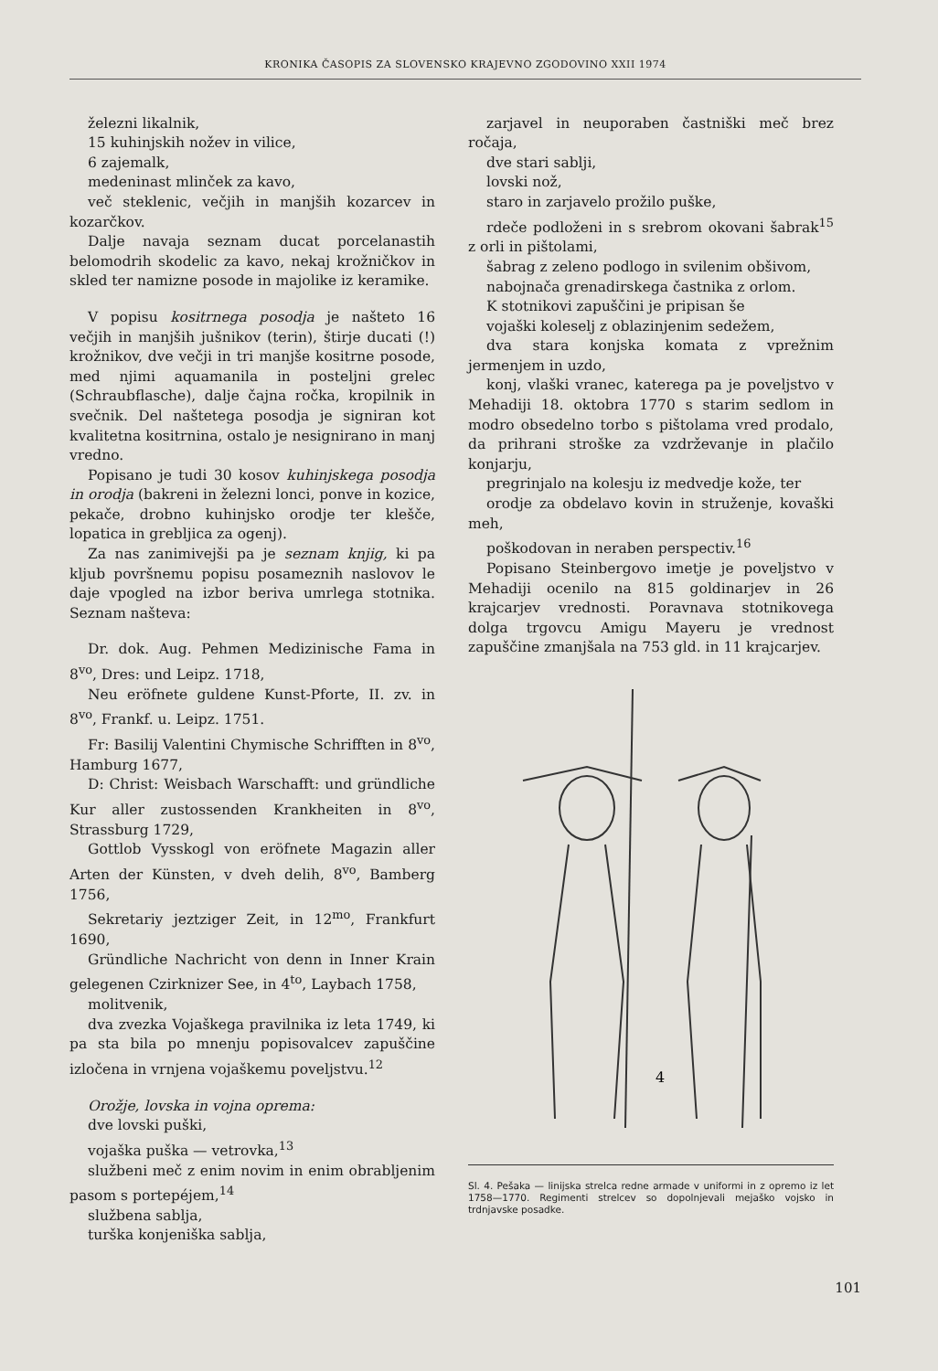KRONIKA ČASOPIS ZA SLOVENSKO KRAJEVNO ZGODOVINO XXII 1974
železni likalnik,
15 kuhinjskih nožev in vilice,
6 zajemalk,
medeninast mlinček za kavo,
več steklenic, večjih in manjših kozarcev in kozarčkov.
Dalje navaja seznam ducat porcelanastih belomodrih skodelic za kavo, nekaj krožničkov in skled ter namizne posode in majolike iz keramike.
V popisu kositrnega posodja je našteto 16 večjih in manjših jušnikov (terin), štirje ducati (!) krožnikov, dve večji in tri manjše kositrne posode, med njimi aquamanila in posteljni grelec (Schraubflasche), dalje čajna ročka, kropilnik in svečnik. Del naštetega posodja je signiran kot kvalitetna kositrnina, ostalo je nesignirano in manj vredno.
Popisano je tudi 30 kosov kuhinjskega posodja in orodja (bakreni in železni lonci, ponve in kozice, pekače, drobno kuhinjsko orodje ter klešče, lopatica in grebljica za ogenj).
Za nas zanimivejši pa je seznam knjig, ki pa kljub površnemu popisu posameznih naslovov le daje vpogled na izbor beriva umrlega stotnika. Seznam našteva:
Dr. dok. Aug. Pehmen Medizinische Fama in 8<sup>vo</sup>, Dres: und Leipz. 1718,
Neu eröfnete guldene Kunst-Pforte, II. zv. in 8<sup>vo</sup>, Frankf. u. Leipz. 1751.
Fr: Basilij Valentini Chymische Schrifften in 8<sup>vo</sup>, Hamburg 1677,
D: Christ: Weisbach Warschafft: und gründliche Kur aller zustossenden Krankheiten in 8<sup>vo</sup>, Strassburg 1729,
Gottlob Vysskogl von eröfnete Magazin aller Arten der Künsten, v dveh delih, 8<sup>vo</sup>, Bamberg 1756,
Sekretariy jeztziger Zeit, in 12<sup>mo</sup>, Frankfurt 1690,
Gründliche Nachricht von denn in Inner Krain gelegenen Czirknizer See, in 4<sup>to</sup>, Laybach 1758,
molitvenik,
dva zvezka Vojaškega pravilnika iz leta 1749, ki pa sta bila po mnenju popisovalcev zapuščine izločena in vrnjena vojaškemu poveljstvu.<sup>12</sup>
Orožje, lovska in vojna oprema:
dve lovski puški,
vojaška puška — vetrovka,<sup>13</sup>
službeni meč z enim novim in enim obrabljenim pasom s portepéjem,<sup>14</sup>
službena sablja,
turška konjeniška sablja,
zarjavel in neuporaben častniški meč brez ročaja,
dve stari sablji,
lovski nož,
staro in zarjavelo prožilo puške,
rdeče podloženi in s srebrom okovani šabrak<sup>15</sup> z orli in pištolami,
šabrag z zeleno podlogo in svilenim obšivom,
nabojnača grenadirskega častnika z orlom.
K stotnikovi zapuščini je pripisan še
vojaški koleselj z oblazinjenim sedežem,
dva stara konjska komata z vprežnim jermenjem in uzdo,
konj, vlaški vranec, katerega pa je poveljstvo v Mehadiji 18. oktobra 1770 s starim sedlom in modro obsedelno torbo s pištolama vred prodalo, da prihrani stroške za vzdrževanje in plačilo konjarju,
pregrinjalo na kolesju iz medvedje kože, ter
orodje za obdelavo kovin in struženje, kovaški meh,
poškodovan in neraben perspectiv.<sup>16</sup>
Popisano Steinbergovo imetje je poveljstvo v Mehadiji ocenilo na 815 goldinarjev in 26 krajcarjev vrednosti. Poravnava stotnikovega dolga trgovcu Amigu Mayeru je vrednost zapuščine zmanjšala na 753 gld. in 11 krajcarjev.
4
Sl. 4. Pešaka — linijska strelca redne armade v uniformi in z opremo iz let 1758—1770. Regimenti strelcev so dopolnjevali mejaško vojsko in trdnjavske posadke.
101